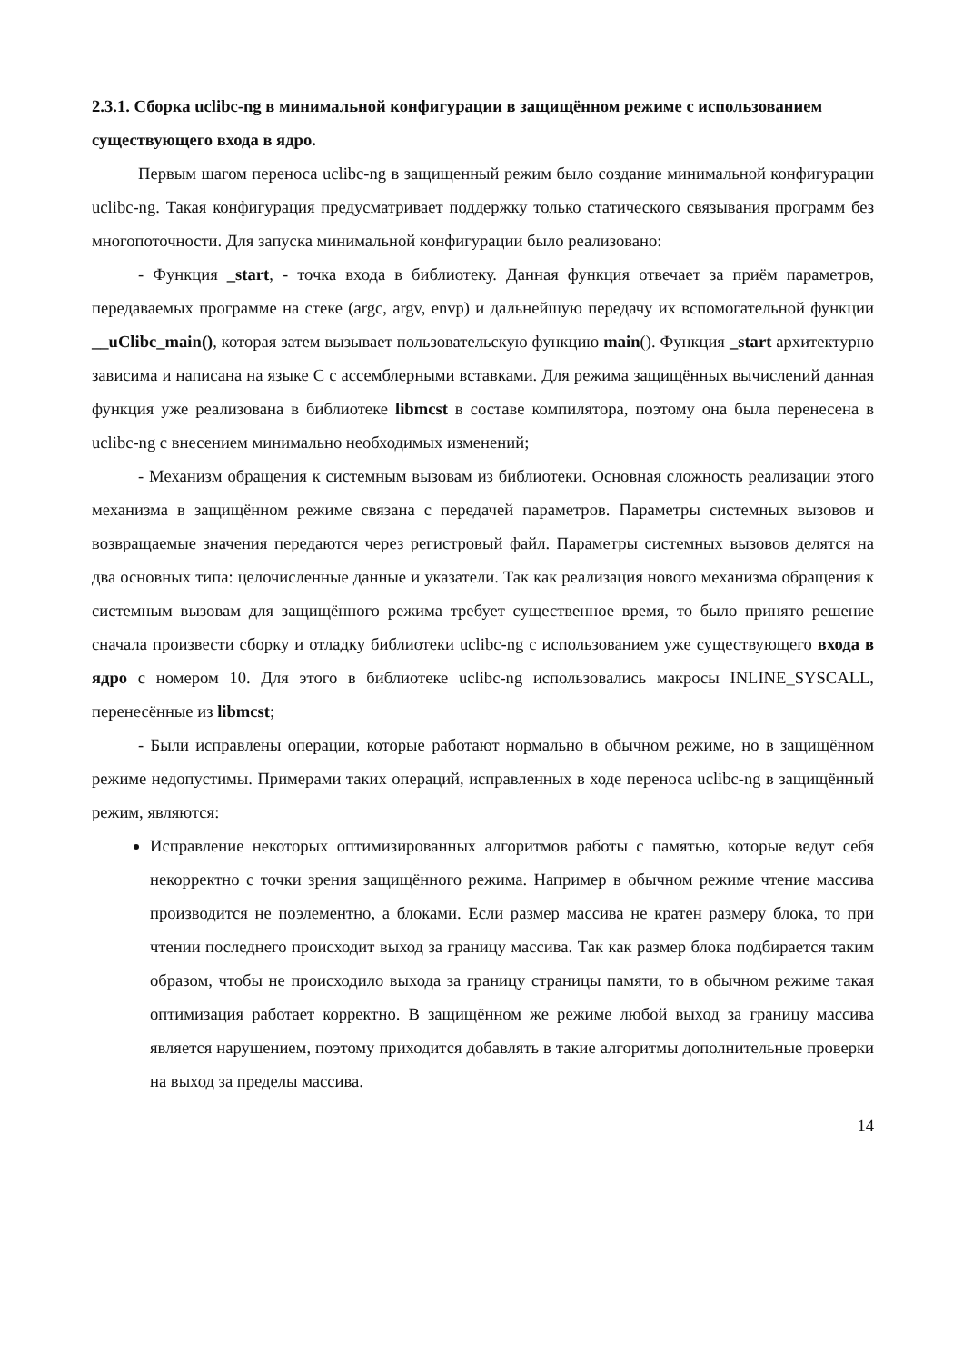2.3.1. Сборка uclibc-ng в минимальной конфигурации в защищённом режиме с использованием существующего входа в ядро.
Первым шагом переноса uclibc-ng в защищенный режим было создание минимальной конфигурации uclibc-ng. Такая конфигурация предусматривает поддержку только статического связывания программ без многопоточности. Для запуска минимальной конфигурации было реализовано:
- Функция _start, - точка входа в библиотеку. Данная функция отвечает за приём параметров, передаваемых программе на стеке (argc, argv, envp) и дальнейшую передачу их вспомогательной функции __uClibc_main(), которая затем вызывает пользовательскую функцию main(). Функция _start архитектурно зависима и написана на языке C с ассемблерными вставками. Для режима защищённых вычислений данная функция уже реализована в библиотеке libmcst в составе компилятора, поэтому она была перенесена в uclibc-ng с внесением минимально необходимых изменений;
- Механизм обращения к системным вызовам из библиотеки. Основная сложность реализации этого механизма в защищённом режиме связана с передачей параметров. Параметры системных вызовов и возвращаемые значения передаются через регистровый файл. Параметры системных вызовов делятся на два основных типа: целочисленные данные и указатели. Так как реализация нового механизма обращения к системным вызовам для защищённого режима требует существенное время, то было принято решение сначала произвести сборку и отладку библиотеки uclibc-ng с использованием уже существующего входа в ядро с номером 10. Для этого в библиотеке uclibc-ng использовались макросы INLINE_SYSCALL, перенесённые из libmcst;
- Были исправлены операции, которые работают нормально в обычном режиме, но в защищённом режиме недопустимы. Примерами таких операций, исправленных в ходе переноса uclibc-ng в защищённый режим, являются:
Исправление некоторых оптимизированных алгоритмов работы с памятью, которые ведут себя некорректно с точки зрения защищённого режима. Например в обычном режиме чтение массива производится не поэлементно, а блоками. Если размер массива не кратен размеру блока, то при чтении последнего происходит выход за границу массива. Так как размер блока подбирается таким образом, чтобы не происходило выхода за границу страницы памяти, то в обычном режиме такая оптимизация работает корректно. В защищённом же режиме любой выход за границу массива является нарушением, поэтому приходится добавлять в такие алгоритмы дополнительные проверки на выход за пределы массива.
14